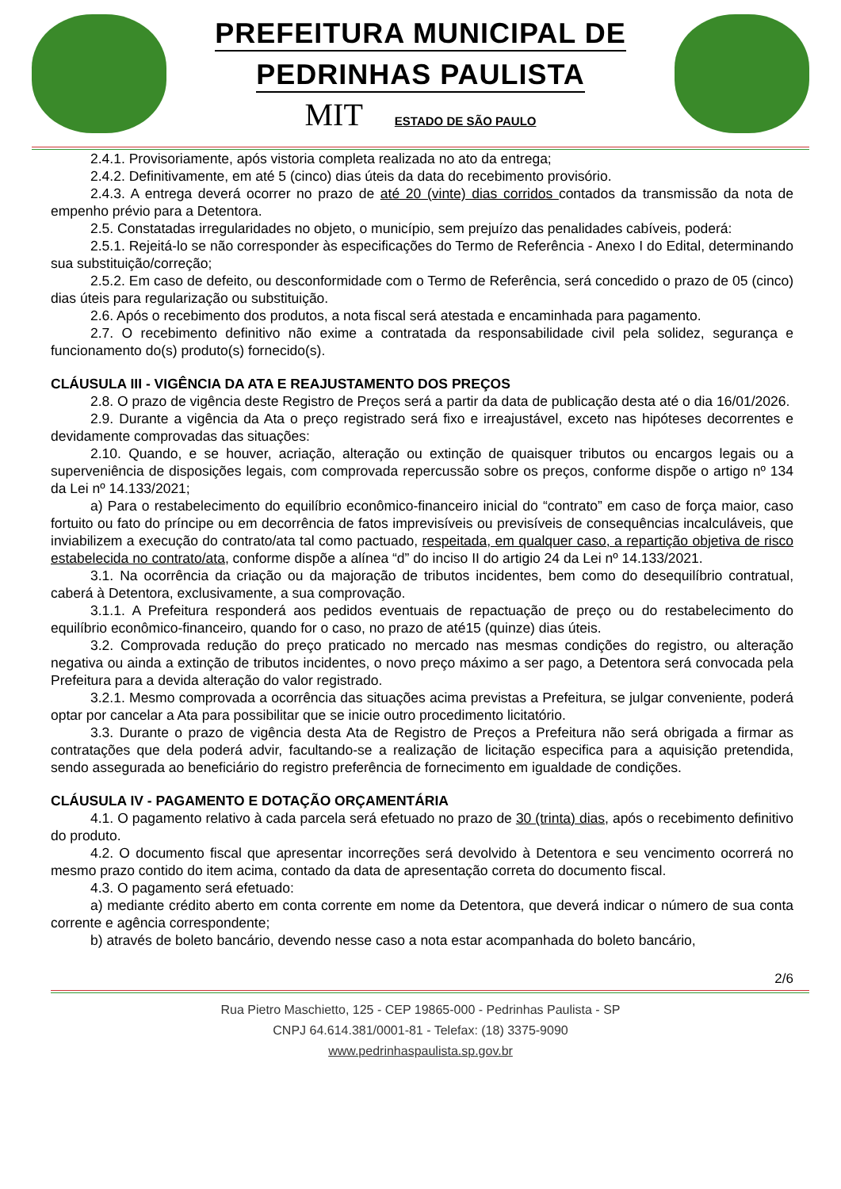PREFEITURA MUNICIPAL DE
PEDRINHAS PAULISTA
MIT ESTADO DE SÃO PAULO
2.4.1. Provisoriamente, após vistoria completa realizada no ato da entrega;
2.4.2. Definitivamente, em até 5 (cinco) dias úteis da data do recebimento provisório.
2.4.3. A entrega deverá ocorrer no prazo de até 20 (vinte) dias corridos contados da transmissão da nota de empenho prévio para a Detentora.
2.5. Constatadas irregularidades no objeto, o município, sem prejuízo das penalidades cabíveis, poderá:
2.5.1. Rejeitá-lo se não corresponder às especificações do Termo de Referência - Anexo I do Edital, determinando sua substituição/correção;
2.5.2. Em caso de defeito, ou desconformidade com o Termo de Referência, será concedido o prazo de 05 (cinco) dias úteis para regularização ou substituição.
2.6. Após o recebimento dos produtos, a nota fiscal será atestada e encaminhada para pagamento.
2.7. O recebimento definitivo não exime a contratada da responsabilidade civil pela solidez, segurança e funcionamento do(s) produto(s) fornecido(s).
CLÁUSULA III - VIGÊNCIA DA ATA E REAJUSTAMENTO DOS PREÇOS
2.8. O prazo de vigência deste Registro de Preços será a partir da data de publicação desta até o dia 16/01/2026.
2.9. Durante a vigência da Ata o preço registrado será fixo e irreajustável, exceto nas hipóteses decorrentes e devidamente comprovadas das situações:
2.10. Quando, e se houver, acriação, alteração ou extinção de quaisquer tributos ou encargos legais ou a superveniência de disposições legais, com comprovada repercussão sobre os preços, conforme dispõe o artigo nº 134 da Lei nº 14.133/2021;
a) Para o restabelecimento do equilíbrio econômico-financeiro inicial do “contrato” em caso de força maior, caso fortuito ou fato do príncipe ou em decorrência de fatos imprevisíveis ou previsíveis de consequências incalculáveis, que inviabilizem a execução do contrato/ata tal como pactuado, respeitada, em qualquer caso, a repartição objetiva de risco estabelecida no contrato/ata, conforme dispõe a alínea “d” do inciso II do artigio 24 da Lei nº 14.133/2021.
3.1. Na ocorrência da criação ou da majoração de tributos incidentes, bem como do desequilíbrio contratual, caberá à Detentora, exclusivamente, a sua comprovação.
3.1.1. A Prefeitura responderá aos pedidos eventuais de repactuação de preço ou do restabelecimento do equilíbrio econômico-financeiro, quando for o caso, no prazo de até15 (quinze) dias úteis.
3.2. Comprovada redução do preço praticado no mercado nas mesmas condições do registro, ou alteração negativa ou ainda a extinção de tributos incidentes, o novo preço máximo a ser pago, a Detentora será convocada pela Prefeitura para a devida alteração do valor registrado.
3.2.1. Mesmo comprovada a ocorrência das situações acima previstas a Prefeitura, se julgar conveniente, poderá optar por cancelar a Ata para possibilitar que se inicie outro procedimento licitatório.
3.3. Durante o prazo de vigência desta Ata de Registro de Preços a Prefeitura não será obrigada a firmar as contratações que dela poderá advir, facultando-se a realização de licitação especifica para a aquisição pretendida, sendo assegurada ao beneficiário do registro preferência de fornecimento em igualdade de condições.
CLÁUSULA IV - PAGAMENTO E DOTAÇÃO ORÇAMENTÁRIA
4.1. O pagamento relativo à cada parcela será efetuado no prazo de 30 (trinta) dias, após o recebimento definitivo do produto.
4.2. O documento fiscal que apresentar incorreções será devolvido à Detentora e seu vencimento ocorrerá no mesmo prazo contido do item acima, contado da data de apresentação correta do documento fiscal.
4.3. O pagamento será efetuado:
a) mediante crédito aberto em conta corrente em nome da Detentora, que deverá indicar o número de sua conta corrente e agência correspondente;
b) através de boleto bancário, devendo nesse caso a nota estar acompanhada do boleto bancário,
2/6
Rua Pietro Maschietto, 125 - CEP 19865-000 - Pedrinhas Paulista - SP
CNPJ 64.614.381/0001-81 - Telefax: (18) 3375-9090
www.pedrinhaspaulista.sp.gov.br